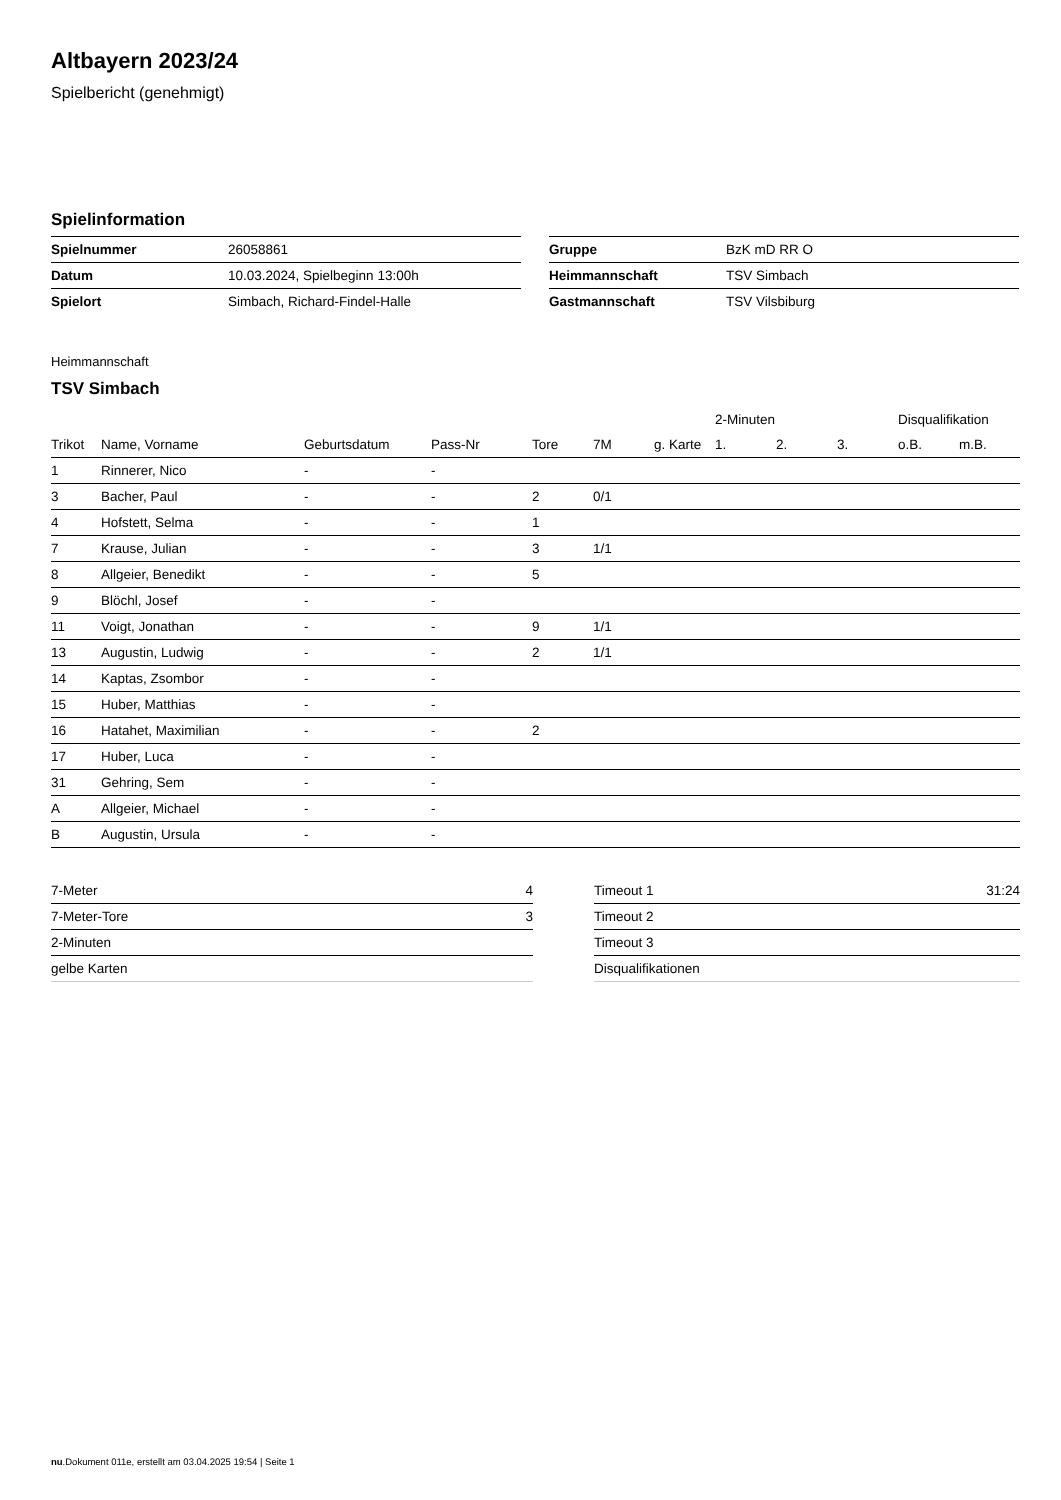Altbayern 2023/24
Spielbericht (genehmigt)
Spielinformation
| Spielnummer | 26058861 |
| Datum | 10.03.2024, Spielbeginn 13:00h |
| Spielort | Simbach, Richard-Findel-Halle |
| Gruppe | BzK mD RR O |
| Heimmannschaft | TSV Simbach |
| Gastmannschaft | TSV Vilsbiburg |
Heimmannschaft
TSV Simbach
| | | | | | | | 2-Minuten | | | Disqualifikation | |
| --- | --- | --- | --- | --- | --- | --- | --- | --- | --- | --- | --- |
| Trikot | Name, Vorname | Geburtsdatum | Pass-Nr | Tore | 7M | g. Karte | 1. | 2. | 3. | o.B. | m.B. |
| 1 | Rinnerer, Nico | - | - | | | | | | | | |
| 3 | Bacher, Paul | - | - | 2 | 0/1 | | | | | | |
| 4 | Hofstett, Selma | - | - | 1 | | | | | | | |
| 7 | Krause, Julian | - | - | 3 | 1/1 | | | | | | |
| 8 | Allgeier, Benedikt | - | - | 5 | | | | | | | |
| 9 | Blöchl, Josef | - | - | | | | | | | | |
| 11 | Voigt, Jonathan | - | - | 9 | 1/1 | | | | | | |
| 13 | Augustin, Ludwig | - | - | 2 | 1/1 | | | | | | |
| 14 | Kaptas, Zsombor | - | - | | | | | | | | |
| 15 | Huber, Matthias | - | - | | | | | | | | |
| 16 | Hatahet, Maximilian | - | - | 2 | | | | | | | |
| 17 | Huber, Luca | - | - | | | | | | | | |
| 31 | Gehring, Sem | - | - | | | | | | | | |
| A | Allgeier, Michael | - | - | | | | | | | | |
| B | Augustin, Ursula | - | - | | | | | | | | |
| 7-Meter | 4 |
| 7-Meter-Tore | 3 |
| 2-Minuten | |
| gelbe Karten | |
| Timeout 1 | 31:24 |
| Timeout 2 | |
| Timeout 3 | |
| Disqualifikationen | |
nu.Dokument 011e, erstellt am 03.04.2025 19:54 | Seite 1